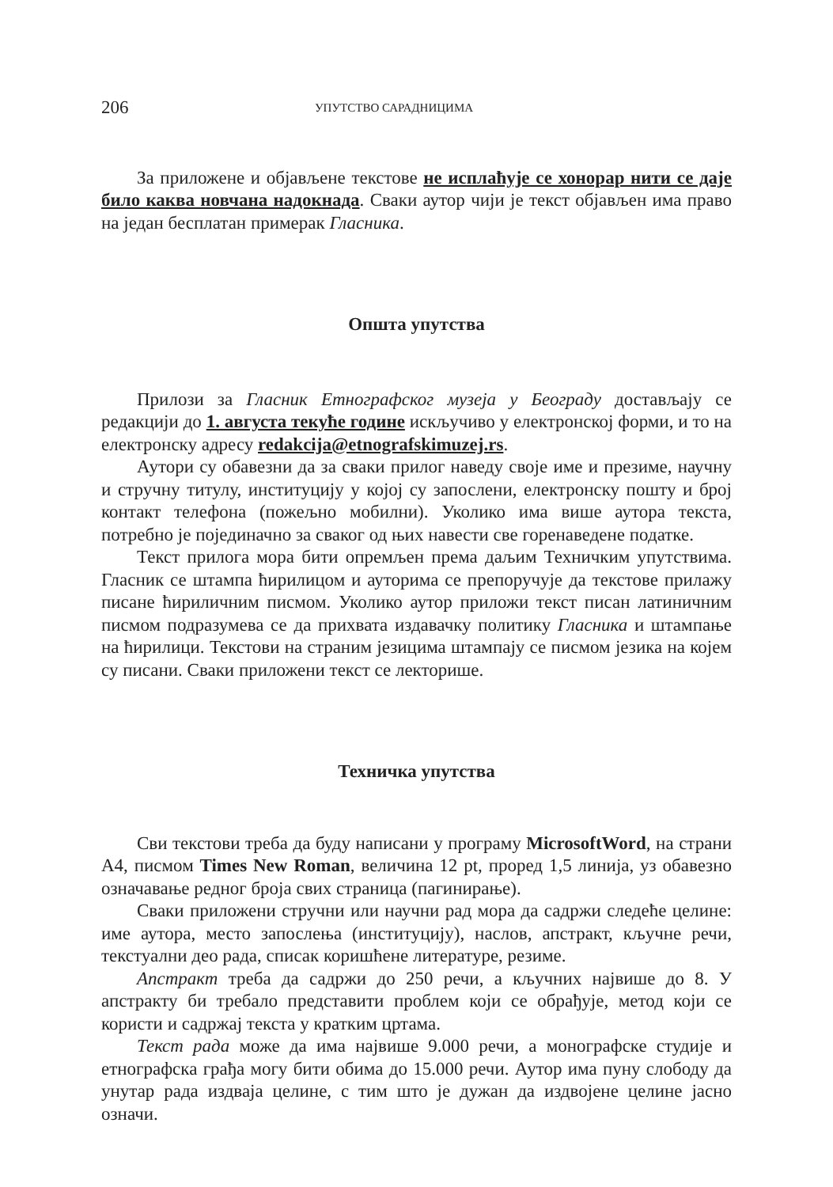206 УПУТСТВО САРАДНИЦИМА
За приложене и објављене текстове не исплаћује се хонорар нити се даје било каква новчана надокнада. Сваки аутор чији је текст објављен има право на један бесплатан примерак Гласника.
Општа упутства
Прилози за Гласник Етнографског музеја у Београду достављају се редакцији до 1. августа текуће године искључиво у електронској форми, и то на електронску адресу redakcija@etnografskimuzej.rs.
Аутори су обавезни да за сваки прилог наведу своје име и презиме, научну и стручну титулу, институцију у којој су запослени, електронску пошту и број контакт телефона (пожељно мобилни). Уколико има више аутора текста, потребно је појединачно за сваког од њих навести све горенаведене податке.
Текст прилога мора бити опремљен према даљим Техничким упутствима. Гласник се штампа ћирилицом и ауторима се препоручује да текстове прилажу писане ћириличним писмом. Уколико аутор приложи текст писан латиничним писмом подразумева се да прихвата издавачку политику Гласника и штампање на ћирилици. Текстови на страним језицима штампају се писмом језика на којем су писани. Сваки приложени текст се лекторише.
Техничка упутства
Сви текстови треба да буду написани у програму MicrosoftWord, на страни А4, писмом Times New Roman, величина 12 pt, проред 1,5 линија, уз обавезно означавање редног броја свих страница (пагинирање).
Сваки приложени стручни или научни рад мора да садржи следеће целине: име аутора, место запослења (институцију), наслов, апстракт, кључне речи, текстуални део рада, списак коришћене литературе, резиме.
Апстракт треба да садржи до 250 речи, а кључних највише до 8. У апстракту би требало представити проблем који се обрађује, метод који се користи и садржај текста у кратким цртама.
Текст рада може да има највише 9.000 речи, а монографске студије и етнографска грађа могу бити обима до 15.000 речи. Аутор има пуну слободу да унутар рада издваја целине, с тим што је дужан да издвојене целине јасно означи.